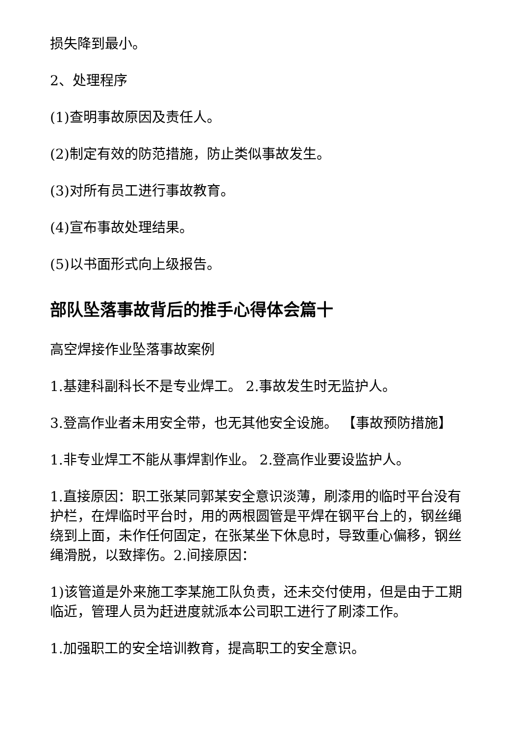损失降到最小。
2、处理程序
(1)查明事故原因及责任人。
(2)制定有效的防范措施，防止类似事故发生。
(3)对所有员工进行事故教育。
(4)宣布事故处理结果。
(5)以书面形式向上级报告。
部队坠落事故背后的推手心得体会篇十
高空焊接作业坠落事故案例
1.基建科副科长不是专业焊工。 2.事故发生时无监护人。
3.登高作业者未用安全带，也无其他安全设施。 【事故预防措施】
1.非专业焊工不能从事焊割作业。 2.登高作业要设监护人。
1.直接原因：职工张某同郭某安全意识淡薄，刷漆用的临时平台没有护栏，在焊临时平台时，用的两根圆管是平焊在钢平台上的，钢丝绳绕到上面，未作任何固定，在张某坐下休息时，导致重心偏移，钢丝绳滑脱，以致摔伤。2.间接原因：
1)该管道是外来施工李某施工队负责，还未交付使用，但是由于工期临近，管理人员为赶进度就派本公司职工进行了刷漆工作。
1.加强职工的安全培训教育，提高职工的安全意识。